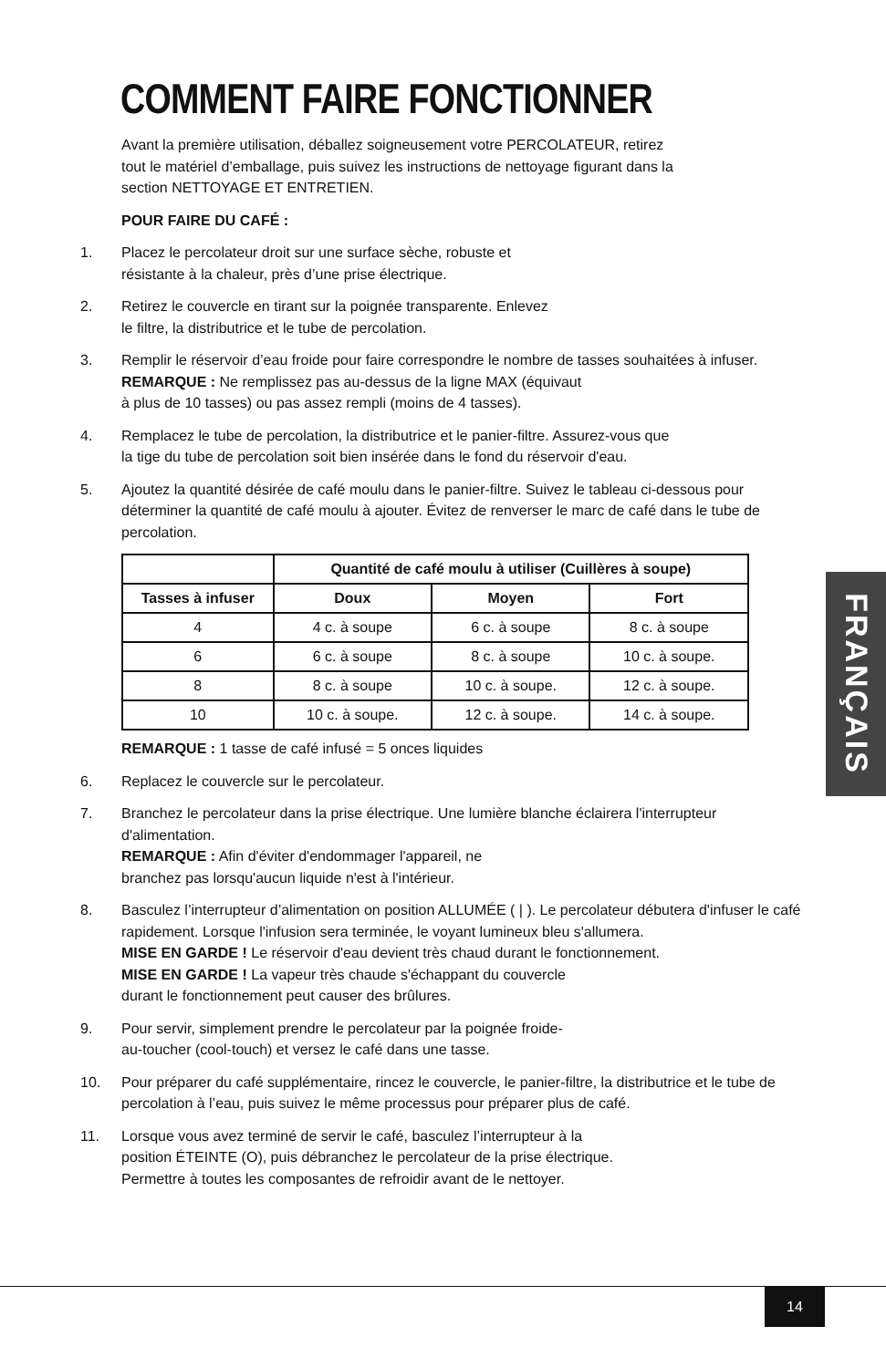COMMENT FAIRE FONCTIONNER
Avant la première utilisation, déballez soigneusement votre PERCOLATEUR, retirez tout le matériel d’emballage, puis suivez les instructions de nettoyage figurant dans la section NETTOYAGE ET ENTRETIEN.
POUR FAIRE DU CAFÉ :
1. Placez le percolateur droit sur une surface sèche, robuste et
résistante à la chaleur, près d’une prise électrique.
2. Retirez le couvercle en tirant sur la poignée transparente. Enlevez
le filtre, la distributrice et le tube de percolation.
3. Remplir le réservoir d’eau froide pour faire correspondre le nombre de tasses souhaitées à infuser.
REMARQUE : Ne remplissez pas au-dessus de la ligne MAX (équivaut
à plus de 10 tasses) ou pas assez rempli (moins de 4 tasses).
4. Remplacez le tube de percolation, la distributrice et le panier-filtre. Assurez-vous que
la tige du tube de percolation soit bien insérée dans le fond du réservoir d'eau.
5. Ajoutez la quantité désirée de café moulu dans le panier-filtre. Suivez le tableau ci-dessous pour déterminer la quantité de café moulu à ajouter. Évitez de renverser le marc de café dans le tube de percolation.
| | Quantité de café moulu à utiliser (Cuillères à soupe) | | |
| --- | --- | --- | --- |
| Tasses à infuser | Doux | Moyen | Fort |
| 4 | 4 c. à soupe | 6 c. à soupe | 8 c. à soupe |
| 6 | 6 c. à soupe | 8 c. à soupe | 10 c. à soupe. |
| 8 | 8 c. à soupe | 10 c. à soupe. | 12 c. à soupe. |
| 10 | 10 c. à soupe. | 12 c. à soupe. | 14 c. à soupe. |
REMARQUE : 1 tasse de café infusé = 5 onces liquides
6. Replacez le couvercle sur le percolateur.
7. Branchez le percolateur dans la prise électrique. Une lumière blanche éclairera l'interrupteur d'alimentation.
REMARQUE : Afin d'éviter d'endommager l'appareil, ne
branchez pas lorsqu'aucun liquide n'est à l'intérieur.
8. Basculez l’interrupteur d’alimentation on position ALLUMÉE ( | ). Le percolateur débutera d'infuser le café rapidement. Lorsque l'infusion sera terminée, le voyant lumineux bleu s'allumera.
MISE EN GARDE ! Le réservoir d'eau devient très chaud durant le fonctionnement.
MISE EN GARDE ! La vapeur très chaude s'échappant du couvercle
durant le fonctionnement peut causer des brûlures.
9. Pour servir, simplement prendre le percolateur par la poignée froide-
au-toucher (cool-touch) et versez le café dans une tasse.
10. Pour préparer du café supplémentaire, rincez le couvercle, le panier-filtre, la distributrice et le tube de percolation à l’eau, puis suivez le même processus pour préparer plus de café.
11. Lorsque vous avez terminé de servir le café, basculez l’interrupteur à la
position ÉTEINTE (O), puis débranchez le percolateur de la prise électrique.
Permettre à toutes les composantes de refroidir avant de le nettoyer.
FRANÇAIS
14